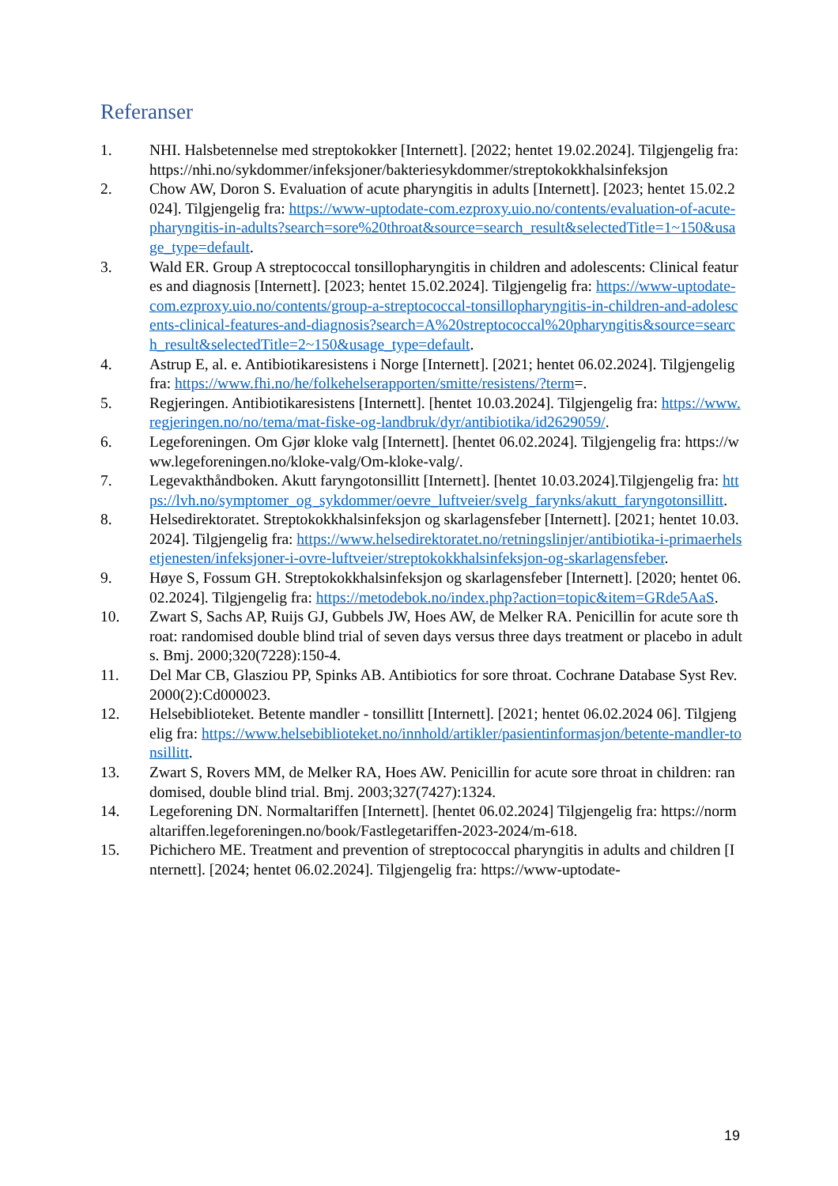Referanser
1. NHI. Halsbetennelse med streptokokker [Internett]. [2022; hentet 19.02.2024]. Tilgjengelig fra: https://nhi.no/sykdommer/infeksjoner/bakteriesykdommer/streptokokkhalsinfeksjon
2. Chow AW, Doron S. Evaluation of acute pharyngitis in adults [Internett]. [2023; hentet 15.02.2024]. Tilgjengelig fra: https://www-uptodate-com.ezproxy.uio.no/contents/evaluation-of-acute-pharyngitis-in-adults?search=sore%20throat&source=search_result&selectedTitle=1~150&usage_type=default.
3. Wald ER. Group A streptococcal tonsillopharyngitis in children and adolescents: Clinical features and diagnosis [Internett]. [2023; hentet 15.02.2024]. Tilgjengelig fra: https://www-uptodate-com.ezproxy.uio.no/contents/group-a-streptococcal-tonsillopharyngitis-in-children-and-adolescents-clinical-features-and-diagnosis?search=A%20streptococcal%20pharyngitis&source=search_result&selectedTitle=2~150&usage_type=default.
4. Astrup E, al. e. Antibiotikaresistens i Norge [Internett]. [2021; hentet 06.02.2024]. Tilgjengelig fra: https://www.fhi.no/he/folkehelserapporten/smitte/resistens/?term=.
5. Regjeringen. Antibiotikaresistens [Internett]. [hentet 10.03.2024]. Tilgjengelig fra: https://www.regjeringen.no/no/tema/mat-fiske-og-landbruk/dyr/antibiotika/id2629059/.
6. Legeforeningen. Om Gjør kloke valg [Internett]. [hentet 06.02.2024]. Tilgjengelig fra: https://www.legeforeningen.no/kloke-valg/Om-kloke-valg/.
7. Legevakthåndboken. Akutt faryngotonsillitt [Internett]. [hentet 10.03.2024].Tilgjengelig fra: https://lvh.no/symptomer_og_sykdommer/oevre_luftveier/svelg_farynks/akutt_faryngotonsillitt.
8. Helsedirektoratet. Streptokokkhalsinfeksjon og skarlagensfeber [Internett]. [2021; hentet 10.03.2024]. Tilgjengelig fra: https://www.helsedirektoratet.no/retningslinjer/antibiotika-i-primaerhelsetjenesten/infeksjoner-i-ovre-luftveier/streptokokkhalsinfeksjon-og-skarlagensfeber.
9. Høye S, Fossum GH. Streptokokkhalsinfeksjon og skarlagensfeber [Internett]. [2020; hentet 06.02.2024]. Tilgjengelig fra: https://metodebok.no/index.php?action=topic&item=GRde5AaS.
10. Zwart S, Sachs AP, Ruijs GJ, Gubbels JW, Hoes AW, de Melker RA. Penicillin for acute sore throat: randomised double blind trial of seven days versus three days treatment or placebo in adults. Bmj. 2000;320(7228):150-4.
11. Del Mar CB, Glasziou PP, Spinks AB. Antibiotics for sore throat. Cochrane Database Syst Rev. 2000(2):Cd000023.
12. Helsebiblioteket. Betente mandler - tonsillitt [Internett]. [2021; hentet 06.02.2024 06]. Tilgjengelig fra: https://www.helsebiblioteket.no/innhold/artikler/pasientinformasjon/betente-mandler-tonsillitt.
13. Zwart S, Rovers MM, de Melker RA, Hoes AW. Penicillin for acute sore throat in children: randomised, double blind trial. Bmj. 2003;327(7427):1324.
14. Legeforening DN. Normaltariffen [Internett]. [hentet 06.02.2024] Tilgjengelig fra: https://normaltariffen.legeforeningen.no/book/Fastlegetariffen-2023-2024/m-618.
15. Pichichero ME. Treatment and prevention of streptococcal pharyngitis in adults and children [Internett]. [2024; hentet 06.02.2024]. Tilgjengelig fra: https://www-uptodate-
19